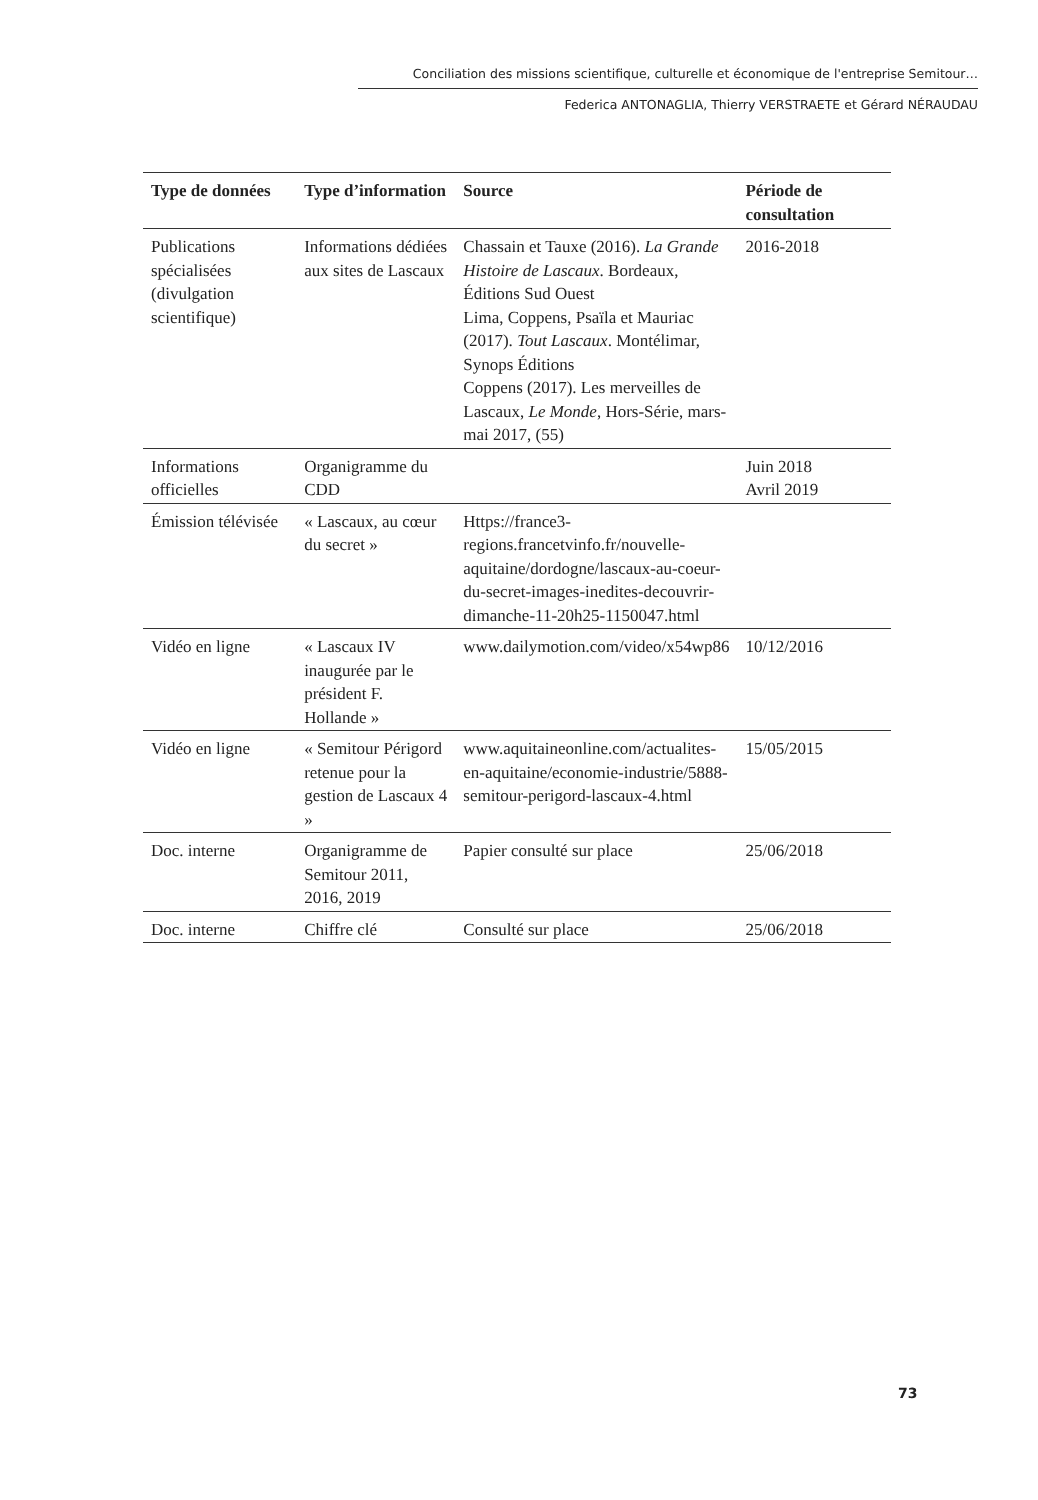Conciliation des missions scientifique, culturelle et économique de l'entreprise Semitour…
Federica ANTONAGLIA, Thierry VERSTRAETE et Gérard NÉRAUDAU
| Type de données | Type d’information | Source | Période de consultation |
| --- | --- | --- | --- |
| Publications spécialisées (divulgation scientifique) | Informations dédiées aux sites de Lascaux | Chassain et Tauxe (2016). La Grande Histoire de Lascaux . Bordeaux, Éditions Sud Ouest Lima, Coppens, Psaïla et Mauriac (2017). Tout Lascaux . Montélimar, Synops Éditions Coppens (2017). Les merveilles de Lascaux, Le Monde , Hors-Série, mars-mai 2017, (55) | 2016-2018 |
| Informations officielles | Organigramme du CDD | | Juin 2018 Avril 2019 |
| Émission télévisée | « Lascaux, au cœur du secret » | Https://france3-regions.francetvinfo.fr/nouvelle-aquitaine/dordogne/lascaux-au-coeur-du-secret-images-inedites-decouvrir-dimanche-11-20h25-1150047.html | |
| Vidéo en ligne | « Lascaux IV inaugurée par le président F. Hollande » | www.dailymotion.com/video/x54wp86 | 10/12/2016 |
| Vidéo en ligne | « Semitour Périgord retenue pour la gestion de Lascaux 4 » | www.aquitaineonline.com/actualites-en-aquitaine/economie-industrie/5888-semitour-perigord-lascaux-4.html | 15/05/2015 |
| Doc. interne | Organigramme de Semitour 2011, 2016, 2019 | Papier consulté sur place | 25/06/2018 |
| Doc. interne | Chiffre clé | Consulté sur place | 25/06/2018 |
73